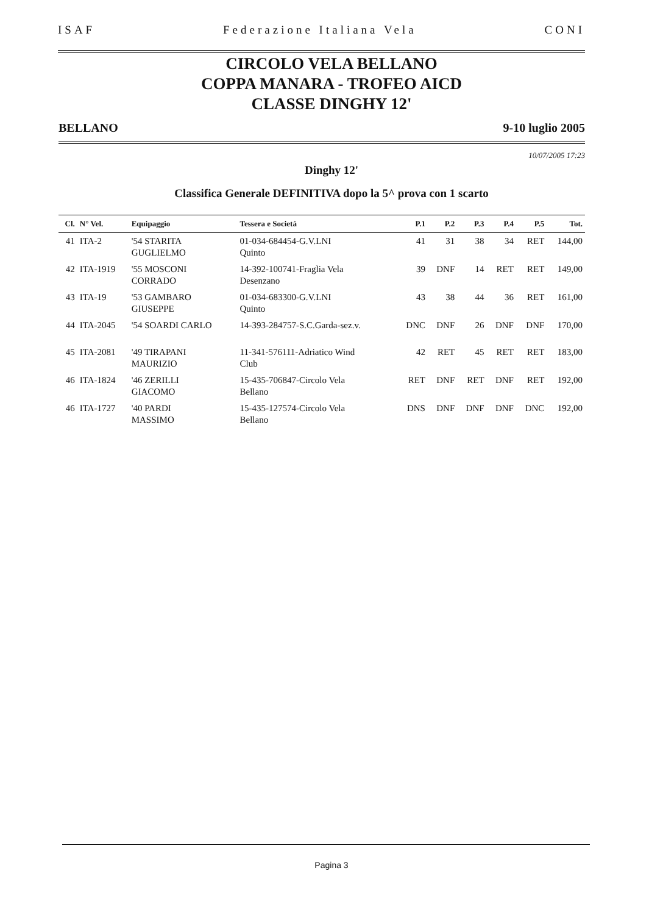ISAF Federazione Italiana Vela CONI
CIRCOLO VELA BELLANO
COPPA MANARA - TROFEO AICD
CLASSE DINGHY 12'
BELLANO 9-10 luglio 2005
10/07/2005 17:23
Dinghy 12'
Classifica Generale DEFINITIVA dopo la 5^ prova con 1 scarto
| Cl. | N° Vel. | Equipaggio | Tessera e Società | P.1 | P.2 | P.3 | P.4 | P.5 | Tot. |
| --- | --- | --- | --- | --- | --- | --- | --- | --- | --- |
| 41 | ITA-2 | '54 STARITA GUGLIELMO | 01-034-684454-G.V.LNI Quinto | 41 | 31 | 38 | 34 | RET | 144,00 |
| 42 | ITA-1919 | '55 MOSCONI CORRADO | 14-392-100741-Fraglia Vela Desenzano | 39 | DNF | 14 | RET | RET | 149,00 |
| 43 | ITA-19 | '53 GAMBARO GIUSEPPE | 01-034-683300-G.V.LNI Quinto | 43 | 38 | 44 | 36 | RET | 161,00 |
| 44 | ITA-2045 | '54 SOARDI CARLO | 14-393-284757-S.C.Garda-sez.v. | DNC | DNF | 26 | DNF | DNF | 170,00 |
| 45 | ITA-2081 | '49 TIRAPANI MAURIZIO | 11-341-576111-Adriatico Wind Club | 42 | RET | 45 | RET | RET | 183,00 |
| 46 | ITA-1824 | '46 ZERILLI GIACOMO | 15-435-706847-Circolo Vela Bellano | RET | DNF | RET | DNF | RET | 192,00 |
| 46 | ITA-1727 | '40 PARDI MASSIMO | 15-435-127574-Circolo Vela Bellano | DNS | DNF | DNF | DNF | DNC | 192,00 |
Pagina 3